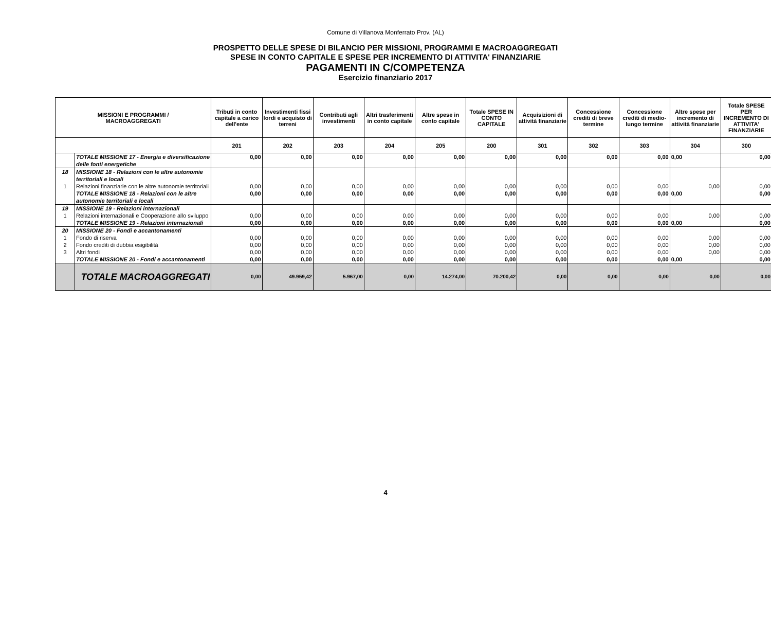Comune di Villanova Monferrato Prov. (AL)
PROSPETTO DELLE SPESE DI BILANCIO PER MISSIONI, PROGRAMMI E MACROAGGREGATI
SPESE IN CONTO CAPITALE E SPESE PER INCREMENTO DI ATTIVITA' FINANZIARIE
PAGAMENTI IN C/COMPETENZA
Esercizio finanziario 2017
| MISSIONI E PROGRAMMI / MACROAGGREGATI | | Tributi in conto capitale a carico dell'ente | Investimenti fissi lordi e acquisto di terreni | Contributi agli investimenti | Altri trasferimenti in conto capitale | Altre spese in conto capitale | Totale SPESE IN CONTO CAPITALE | Acquisizioni di attività finanziarie | Concessione crediti di breve termine | Concessione crediti di medio-lungo termine | Altre spese per incremento di attività finanziarie | Totale SPESE PER INCREMENTO DI ATTIVITA' FINANZIARIE |
| --- | --- | --- | --- | --- | --- | --- | --- | --- | --- | --- | --- | --- |
| | | 201 | 202 | 203 | 204 | 205 | 200 | 301 | 302 | 303 | 304 | 300 |
| | TOTALE MISSIONE 17 - Energia e diversificazione delle fonti energetiche | 0,00 | 0,00 | 0,00 | 0,00 | 0,00 | 0,00 | 0,00 | 0,00 | 0,00 | 0,00 | 0,00 |
| 18 | MISSIONE 18 - Relazioni con le altre autonomie territoriali e locali | | | | | | | | | | | |
| 1 | Relazioni finanziarie con le altre autonomie territoriali | 0,00 | 0,00 | 0,00 | 0,00 | 0,00 | 0,00 | 0,00 | 0,00 | 0,00 | 0,00 | 0,00 |
| | TOTALE MISSIONE 18 - Relazioni con le altre autonomie territoriali e locali | 0,00 | 0,00 | 0,00 | 0,00 | 0,00 | 0,00 | 0,00 | 0,00 | 0,00 | 0,00 | 0,00 |
| 19 | MISSIONE 19 - Relazioni internazionali | | | | | | | | | | | |
| 1 | Relazioni internazionali e Cooperazione allo sviluppo | 0,00 | 0,00 | 0,00 | 0,00 | 0,00 | 0,00 | 0,00 | 0,00 | 0,00 | 0,00 | 0,00 |
| | TOTALE MISSIONE 19 - Relazioni internazionali | 0,00 | 0,00 | 0,00 | 0,00 | 0,00 | 0,00 | 0,00 | 0,00 | 0,00 | 0,00 | 0,00 |
| 20 | MISSIONE 20 - Fondi e accantonamenti | | | | | | | | | | | |
| 1 | Fondo di riserva | 0,00 | 0,00 | 0,00 | 0,00 | 0,00 | 0,00 | 0,00 | 0,00 | 0,00 | 0,00 | 0,00 |
| 2 | Fondo crediti di dubbia esigibilità | 0,00 | 0,00 | 0,00 | 0,00 | 0,00 | 0,00 | 0,00 | 0,00 | 0,00 | 0,00 | 0,00 |
| 3 | Altri fondi | 0,00 | 0,00 | 0,00 | 0,00 | 0,00 | 0,00 | 0,00 | 0,00 | 0,00 | 0,00 | 0,00 |
| | TOTALE MISSIONE 20 - Fondi e accantonamenti | 0,00 | 0,00 | 0,00 | 0,00 | 0,00 | 0,00 | 0,00 | 0,00 | 0,00 | 0,00 | 0,00 |
| | TOTALE MACROAGGREGATI | 0,00 | 49.959,42 | 5.967,00 | 0,00 | 14.274,00 | 70.200,42 | 0,00 | 0,00 | 0,00 | 0,00 | 0,00 |
4